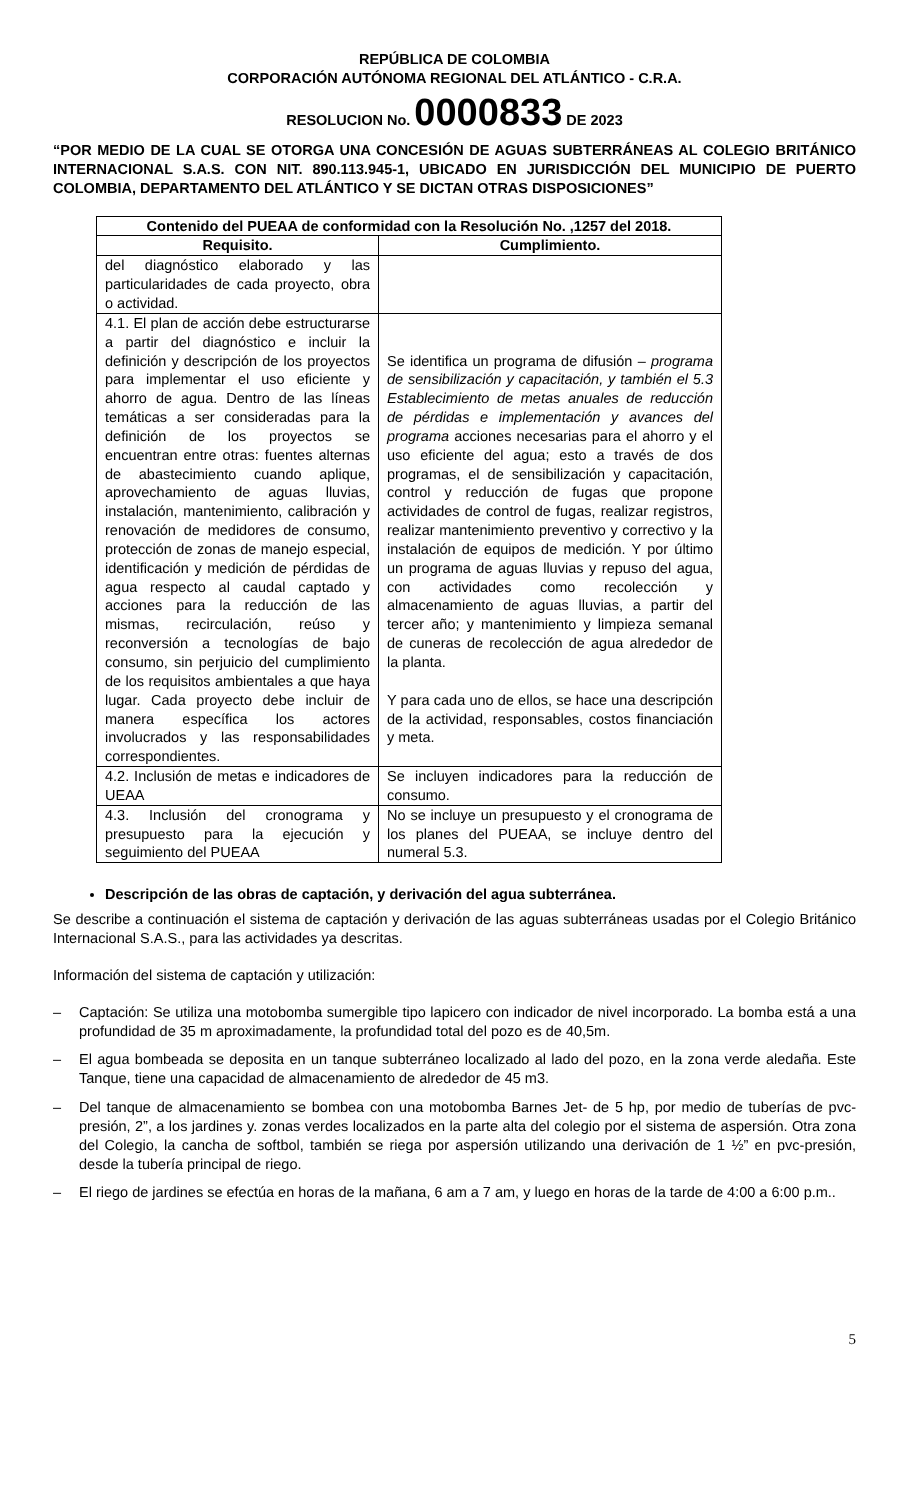REPÚBLICA DE COLOMBIA
CORPORACIÓN AUTÓNOMA REGIONAL DEL ATLÁNTICO - C.R.A.
RESOLUCION No. 0000833 DE 2023
“POR MEDIO DE LA CUAL SE OTORGA UNA CONCESIÓN DE AGUAS SUBTERRÁNEAS AL COLEGIO BRITÁNICO INTERNACIONAL S.A.S. CON NIT. 890.113.945-1, UBICADO EN JURISDICCIÓN DEL MUNICIPIO DE PUERTO COLOMBIA, DEPARTAMENTO DEL ATLÁNTICO Y SE DICTAN OTRAS DISPOSICIONES”
| Contenido del PUEAA de conformidad con la Resolución No. ,1257 del 2018. | |
| --- | --- |
| Requisito. | Cumplimiento. |
| del diagnóstico elaborado y las particularidades de cada proyecto, obra o actividad. | |
| 4.1. El plan de acción debe estructurarse a partir del diagnóstico e incluir la definición y descripción de los proyectos para implementar el uso eficiente y ahorro de agua. Dentro de las líneas temáticas a ser consideradas para la definición de los proyectos se encuentran entre otras: fuentes alternas de abastecimiento cuando aplique, aprovechamiento de aguas lluvias, instalación, mantenimiento, calibración y renovación de medidores de consumo, protección de zonas de manejo especial, identificación y medición de pérdidas de agua respecto al caudal captado y acciones para la reducción de las mismas, recirculación, reúso y reconversión a tecnologías de bajo consumo, sin perjuicio del cumplimiento de los requisitos ambientales a que haya lugar. Cada proyecto debe incluir de manera específica los actores involucrados y las responsabilidades correspondientes. | Se identifica un programa de difusión – programa de sensibilización y capacitación, y también el 5.3 Establecimiento de metas anuales de reducción de pérdidas e implementación y avances del programa acciones necesarias para el ahorro y el uso eficiente del agua; esto a través de dos programas, el de sensibilización y capacitación, control y reducción de fugas que propone actividades de control de fugas, realizar registros, realizar mantenimiento preventivo y correctivo y la instalación de equipos de medición. Y por último un programa de aguas lluvias y repuso del agua, con actividades como recolección y almacenamiento de aguas lluvias, a partir del tercer año; y mantenimiento y limpieza semanal de cuneras de recolección de agua alrededor de la planta. Y para cada uno de ellos, se hace una descripción de la actividad, responsables, costos financiación y meta. |
| 4.2. Inclusión de metas e indicadores de UEAA | Se incluyen indicadores para la reducción de consumo. |
| 4.3. Inclusión del cronograma y presupuesto para la ejecución y seguimiento del PUEAA | No se incluye un presupuesto y el cronograma de los planes del PUEAA, se incluye dentro del numeral 5.3. |
Descripción de las obras de captación, y derivación del agua subterránea.
Se describe a continuación el sistema de captación y derivación de las aguas subterráneas usadas por el Colegio Británico Internacional S.A.S., para las actividades ya descritas.
Información del sistema de captación y utilización:
– Captación: Se utiliza una motobomba sumergible tipo lapicero con indicador de nivel incorporado. La bomba está a una profundidad de 35 m aproximadamente, la profundidad total del pozo es de 40,5m.
– El agua bombeada se deposita en un tanque subterráneo localizado al lado del pozo, en la zona verde aledaña. Este Tanque, tiene una capacidad de almacenamiento de alrededor de 45 m3.
– Del tanque de almacenamiento se bombea con una motobomba Barnes Jet- de 5 hp, por medio de tuberías de pvc-presión, 2”, a los jardines y. zonas verdes localizados en la parte alta del colegio por el sistema de aspersión. Otra zona del Colegio, la cancha de softbol, también se riega por aspersión utilizando una derivación de 1 ½” en pvc-presión, desde la tubería principal de riego.
– El riego de jardines se efectúa en horas de la mañana, 6 am a 7 am, y luego en horas de la tarde de 4:00 a 6:00 p.m..
5